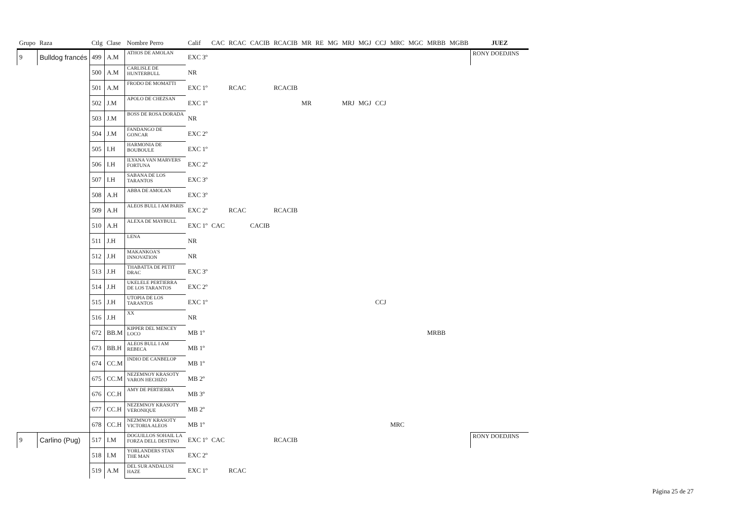| Grupo | Raza | Ctlg | Clase | Nombre Perro | Calif | CAC | RCAC | CACIB | RCACIB | MR | RE | MG | MRJ | MGJ | CCJ | MRC | MGC | MRBB | MGBB | JUEZ |
| --- | --- | --- | --- | --- | --- | --- | --- | --- | --- | --- | --- | --- | --- | --- | --- | --- | --- | --- | --- | --- |
| 9 | Bulldog francés | 499 | A.M | ATHOS DE AMOLAN | EXC 3º | | | | | | | | | | | | | | | RONY DOEDJINS |
| | | 500 | A.M | CARLISLE DE HUNTERBULL | NR | | | | | | | | | | | | | | | |
| | | 501 | A.M | FRODO DE MOMATTI | EXC 1º | | RCAC | | RCACIB | | | | | | | | | | | |
| | | 502 | J.M | APOLO DE CHEZSAN | EXC 1º | | | | | MR | | | MRJ | MGJ | CCJ | | | | | |
| | | 503 | J.M | BOSS DE ROSA DORADA | NR | | | | | | | | | | | | | | | |
| | | 504 | J.M | FANDANGO DE GONCAR | EXC 2º | | | | | | | | | | | | | | | |
| | | 505 | I.H | HARMONIA DE BOUBOULE | EXC 1º | | | | | | | | | | | | | | | |
| | | 506 | I.H | ILYANA VAN MARVERS FORTUNA | EXC 2º | | | | | | | | | | | | | | | |
| | | 507 | I.H | SABANA DE LOS TARANTOS | EXC 3º | | | | | | | | | | | | | | | |
| | | 508 | A.H | ABBA DE AMOLAN | EXC 3º | | | | | | | | | | | | | | | |
| | | 509 | A.H | ALEOS BULL I AM PARIS | EXC 2º | | RCAC | | RCACIB | | | | | | | | | | | |
| | | 510 | A.H | ALEXA DE MAYBULL | EXC 1º | CAC | | CACIB | | | | | | | | | | | | |
| | | 511 | J.H | LENA | NR | | | | | | | | | | | | | | | |
| | | 512 | J.H | MAKANKOA'S INNOVATION | NR | | | | | | | | | | | | | | | |
| | | 513 | J.H | THABATTA DE PETIT DRAC | EXC 3º | | | | | | | | | | | | | | | |
| | | 514 | J.H | UKELELE PERTIERRA DE LOS TARANTOS | EXC 2º | | | | | | | | | | | | | | | |
| | | 515 | J.H | UTOPIA DE LOS TARANTOS | EXC 1º | | | | | | | | | | CCJ | | | | | |
| | | 516 | J.H | XX | NR | | | | | | | | | | | | | | | |
| | | 672 | BB.M | KIPPER DEL MENCEY LOCO | MB 1º | | | | | | | | | | | | | MRBB | | |
| | | 673 | BB.H | ALEOS BULL I AM REBECA | MB 1º | | | | | | | | | | | | | | | |
| | | 674 | CC.M | INDIO DE CANBELOP | MB 1º | | | | | | | | | | | | | | | |
| | | 675 | CC.M | NEZEMNOY KRASOTY VARON HECHIZO | MB 2º | | | | | | | | | | | | | | | |
| | | 676 | CC.H | AMY DE PERTIERRA | MB 3º | | | | | | | | | | | | | | | |
| | | 677 | CC.H | NEZEMNOY KRASOTY VERONIQUE | MB 2º | | | | | | | | | | | | | | | |
| | | 678 | CC.H | NEZMNOY KRASOTY VICTORIA ALEOS | MB 1º | | | | | | | | | | | MRC | | | | |
| 9 | Carlino (Pug) | 517 | I.M | DOGUILLOS SOHAIL LA FORZA DELL DESTINO | EXC 1º | CAC | | | RCACIB | | | | | | | | | | | RONY DOEDJINS |
| | | 518 | I.M | YORLANDERS STAN THE MAN | EXC 2º | | | | | | | | | | | | | | | |
| | | 519 | A.M | DEL SUR ANDALUSI HAZE | EXC 1º | | RCAC | | | | | | | | | | | | | |
Página 25 de 27